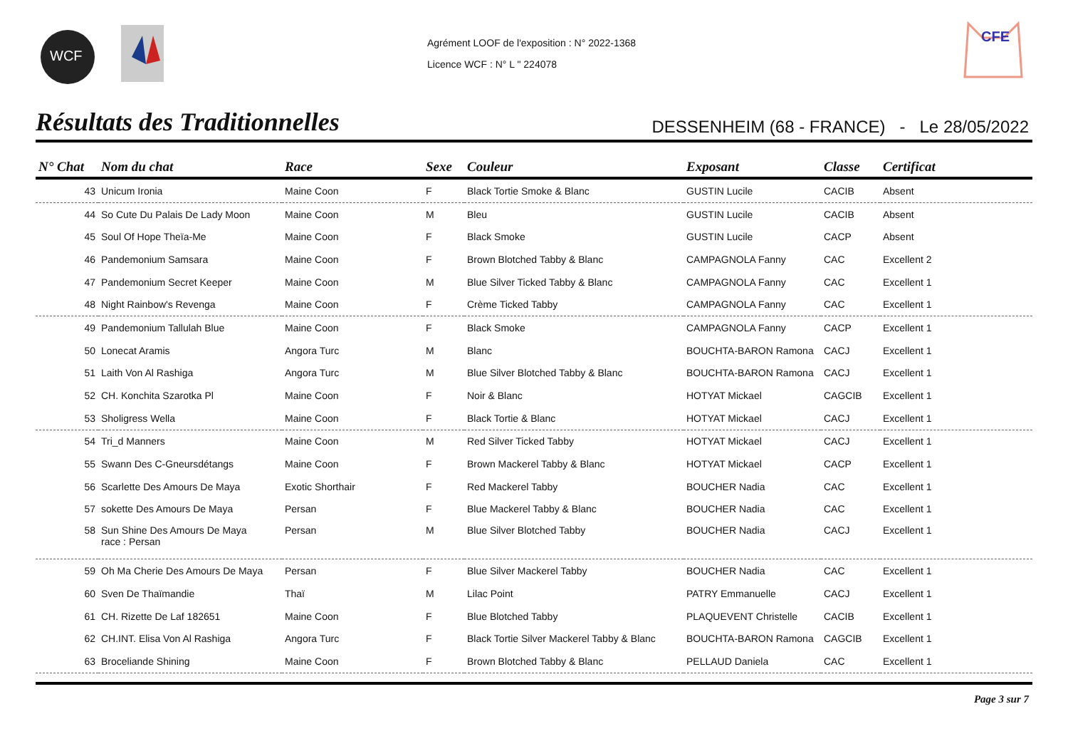WCF
Agrément LOOF de l'exposition : N° 2022-1368
Licence WCF : N° L " 224078
CFE
Résultats des Traditionnelles
DESSENHEIM (68 - FRANCE) - Le 28/05/2022
| N° Chat | Nom du chat | Race | Sexe | Couleur | Exposant | Classe | Certificat |
| --- | --- | --- | --- | --- | --- | --- | --- |
| 43 | Unicum Ironia | Maine Coon | F | Black Tortie Smoke & Blanc | GUSTIN Lucile | CACIB | Absent |
| 44 | So Cute Du Palais De Lady Moon | Maine Coon | M | Bleu | GUSTIN Lucile | CACIB | Absent |
| 45 | Soul Of Hope Theïa-Me | Maine Coon | F | Black Smoke | GUSTIN Lucile | CACP | Absent |
| 46 | Pandemonium Samsara | Maine Coon | F | Brown Blotched Tabby & Blanc | CAMPAGNOLA Fanny | CAC | Excellent 2 |
| 47 | Pandemonium Secret Keeper | Maine Coon | M | Blue Silver Ticked Tabby & Blanc | CAMPAGNOLA Fanny | CAC | Excellent 1 |
| 48 | Night Rainbow's Revenga | Maine Coon | F | Crème Ticked Tabby | CAMPAGNOLA Fanny | CAC | Excellent 1 |
| 49 | Pandemonium Tallulah Blue | Maine Coon | F | Black Smoke | CAMPAGNOLA Fanny | CACP | Excellent 1 |
| 50 | Lonecat Aramis | Angora Turc | M | Blanc | BOUCHTA-BARON Ramona | CACJ | Excellent 1 |
| 51 | Laith Von Al Rashiga | Angora Turc | M | Blue Silver Blotched Tabby & Blanc | BOUCHTA-BARON Ramona | CACJ | Excellent 1 |
| 52 | CH. Konchita Szarotka Pl | Maine Coon | F | Noir & Blanc | HOTYAT Mickael | CAGCIB | Excellent 1 |
| 53 | Sholigress Wella | Maine Coon | F | Black Tortie & Blanc | HOTYAT Mickael | CACJ | Excellent 1 |
| 54 | Tri_d Manners | Maine Coon | M | Red Silver Ticked Tabby | HOTYAT Mickael | CACJ | Excellent 1 |
| 55 | Swann Des C-Gneursdétangs | Maine Coon | F | Brown Mackerel Tabby & Blanc | HOTYAT Mickael | CACP | Excellent 1 |
| 56 | Scarlette Des Amours De Maya | Exotic Shorthair | F | Red Mackerel Tabby | BOUCHER Nadia | CAC | Excellent 1 |
| 57 | sokette Des Amours De Maya | Persan | F | Blue Mackerel Tabby & Blanc | BOUCHER Nadia | CAC | Excellent 1 |
| 58 | Sun Shine Des Amours De Maya race : Persan | Persan | M | Blue Silver Blotched Tabby | BOUCHER Nadia | CACJ | Excellent 1 |
| 59 | Oh Ma Cherie Des Amours De Maya | Persan | F | Blue Silver Mackerel Tabby | BOUCHER Nadia | CAC | Excellent 1 |
| 60 | Sven De Thaïmandie | Thaï | M | Lilac Point | PATRY Emmanuelle | CACJ | Excellent 1 |
| 61 | CH. Rizette De Laf 182651 | Maine Coon | F | Blue Blotched Tabby | PLAQUEVENT Christelle | CACIB | Excellent 1 |
| 62 | CH.INT. Elisa Von Al Rashiga | Angora Turc | F | Black Tortie Silver Mackerel Tabby & Blanc | BOUCHTA-BARON Ramona | CAGCIB | Excellent 1 |
| 63 | Broceliande Shining | Maine Coon | F | Brown Blotched Tabby & Blanc | PELLAUD Daniela | CAC | Excellent 1 |
Page 3 sur 7